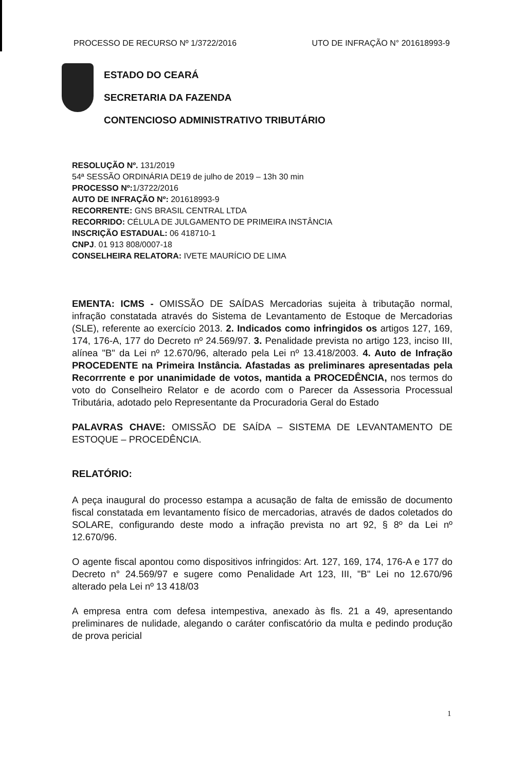PROCESSO DE RECURSO Nº 1/3722/2016 UTO DE INFRAÇÃO N° 201618993-9
ESTADO DO CEARÁ
SECRETARIA DA FAZENDA
CONTENCIOSO ADMINISTRATIVO TRIBUTÁRIO
RESOLUÇÃO Nº. 131/2019
54ª SESSÃO ORDINÁRIA DE19 de julho de 2019 – 13h 30 min
PROCESSO Nº: 1/3722/2016
AUTO DE INFRAÇÃO Nº: 201618993-9
RECORRENTE: GNS BRASIL CENTRAL LTDA
RECORRIDO: CÉLULA DE JULGAMENTO DE PRIMEIRA INSTÂNCIA
INSCRIÇÃO ESTADUAL: 06 418710-1
CNPJ. 01 913 808/0007-18
CONSELHEIRA RELATORA: IVETE MAURÍCIO DE LIMA
EMENTA: ICMS - OMISSÃO DE SAÍDAS Mercadorias sujeita à tributação normal, infração constatada através do Sistema de Levantamento de Estoque de Mercadorias (SLE), referente ao exercício 2013. 2. Indicados como infringidos os artigos 127, 169, 174, 176-A, 177 do Decreto nº 24.569/97. 3. Penalidade prevista no artigo 123, inciso III, alínea "B" da Lei nº 12.670/96, alterado pela Lei nº 13.418/2003. 4. Auto de Infração PROCEDENTE na Primeira Instância. Afastadas as preliminares apresentadas pela Recorrrente e por unanimidade de votos, mantida a PROCEDÊNCIA, nos termos do voto do Conselheiro Relator e de acordo com o Parecer da Assessoria Processual Tributária, adotado pelo Representante da Procuradoria Geral do Estado
PALAVRAS CHAVE: OMISSÃO DE SAÍDA – SISTEMA DE LEVANTAMENTO DE ESTOQUE – PROCEDÊNCIA.
RELATÓRIO:
A peça inaugural do processo estampa a acusação de falta de emissão de documento fiscal constatada em levantamento físico de mercadorias, através de dados coletados do SOLARE, configurando deste modo a infração prevista no art 92, § 8º da Lei nº 12.670/96.
O agente fiscal apontou como dispositivos infringidos: Art. 127, 169, 174, 176-A e 177 do Decreto n° 24.569/97 e sugere como Penalidade Art 123, III, "B" Lei no 12.670/96 alterado pela Lei nº 13 418/03
A empresa entra com defesa intempestiva, anexado às fls. 21 a 49, apresentando preliminares de nulidade, alegando o caráter confiscatório da multa e pedindo produção de prova pericial
1